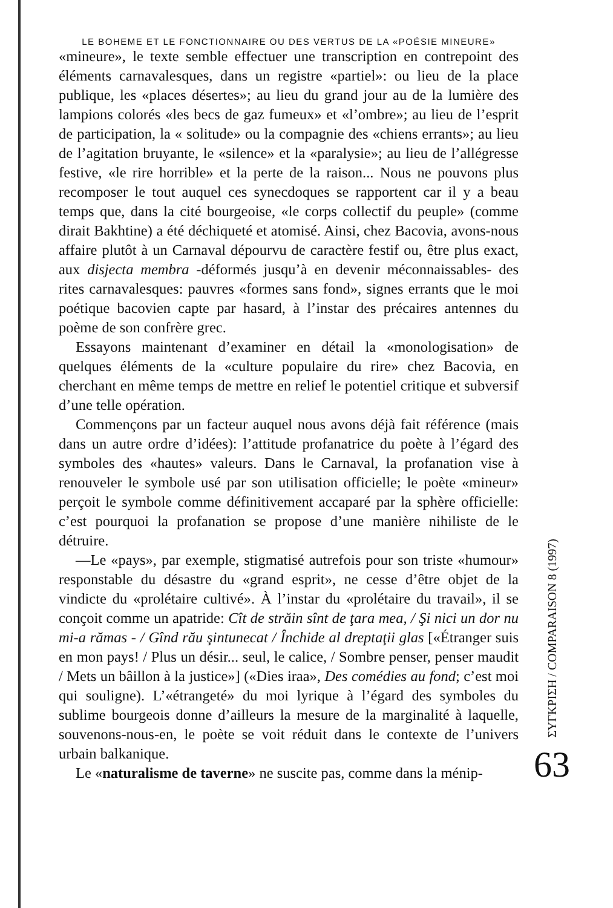LE BOHEME ET LE FONCTIONNAIRE OU DES VERTUS DE LA «POÉSIE MINEURE»
«mineure», le texte semble effectuer une transcription en contrepoint des éléments carnavalesques, dans un registre «partiel»: ou lieu de la place publique, les «places désertes»; au lieu du grand jour au de la lumière des lampions colorés «les becs de gaz fumeux» et «l’ombre»; au lieu de l’esprit de participation, la « solitude» ou la compagnie des «chiens errants»; au lieu de l’agitation bruyante, le «silence» et la «paralysie»; au lieu de l’allégresse festive, «le rire horrible» et la perte de la raison... Nous ne pouvons plus recomposer le tout auquel ces synecdoques se rapportent car il y a beau temps que, dans la cité bourgeoise, «le corps collectif du peuple» (comme dirait Bakhtine) a été déchiqueté et atomisé. Ainsi, chez Bacovia, avons-nous affaire plutôt à un Carnaval dépourvu de caractère festif ou, être plus exact, aux disjecta membra -déformés jusqu’à en devenir méconnaissables- des rites carnavalesques: pauvres «formes sans fond», signes errants que le moi poétique bacovien capte par hasard, à l’instar des précaires antennes du poème de son confrère grec.
Essayons maintenant d’examiner en détail la «monologisation» de quelques éléments de la «culture populaire du rire» chez Bacovia, en cherchant en même temps de mettre en relief le potentiel critique et subversif d’une telle opération.
Commençons par un facteur auquel nous avons déjà fait référence (mais dans un autre ordre d’idées): l’attitude profanatrice du poète à l’égard des symboles des «hautes» valeurs. Dans le Carnaval, la profanation vise à renouveler le symbole usé par son utilisation officielle; le poète «mineur» perçoit le symbole comme définitivement accaparé par la sphère officielle: c’est pourquoi la profanation se propose d’une manière nihiliste de le détruire.
—Le «pays», par exemple, stigmatisé autrefois pour son triste «humour» responstable du désastre du «grand esprit», ne cesse d’être objet de la vindicte du «prolétaire cultivé». À l’instar du «prolétaire du travail», il se conçoit comme un apatride: Cît de străin sînt de ţara mea, / Şi nici un dor nu mi-a rămas - / Gînd rău şintunecat / Închide al dreptaţii glas [«Étranger suis en mon pays! / Plus un désir... seul, le calice, / Sombre penser, penser maudit / Mets un bâillon à la justice»] («Dies iraa», Des comédies au fond; c’est moi qui souligne). L’«étrangeté» du moi lyrique à l’égard des symboles du sublime bourgeois donne d’ailleurs la mesure de la marginalité à laquelle, souvenons-nous-en, le poète se voit réduit dans le contexte de l’univers urbain balkanique.
Le «naturalisme de taverne» ne suscite pas, comme dans la ménip-
ΣΥΓΚΡΙΣΗ / COMPARAISON 8 (1997)
63